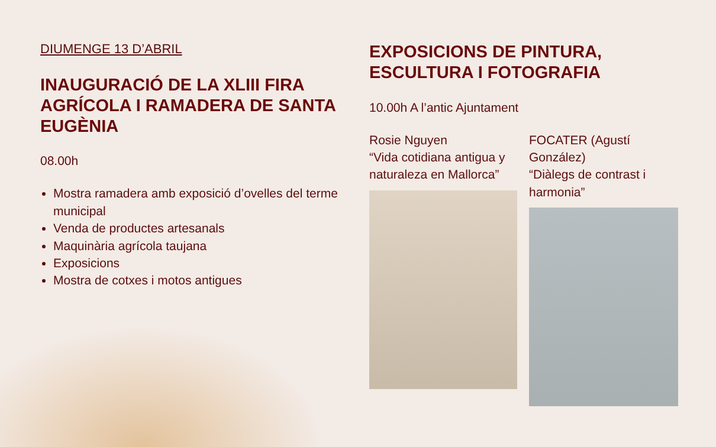DIUMENGE 13 D’ABRIL
INAUGURACIÓ DE LA XLIII FIRA AGRÍCOLA I RAMADERA DE SANTA EUGÈNIA
08.00h
Mostra ramadera amb exposició d’ovelles del terme municipal
Venda de productes artesanals
Maquinària agrícola taujana
Exposicions
Mostra de cotxes i motos antigues
EXPOSICIONS DE PINTURA, ESCULTURA I FOTOGRAFIA
10.00h A l’antic Ajuntament
Rosie Nguyen
“Vida cotidiana antigua y naturaleza en Mallorca”
FOCATER (Agustí González)
“Diàlegs de contrast i harmonia”